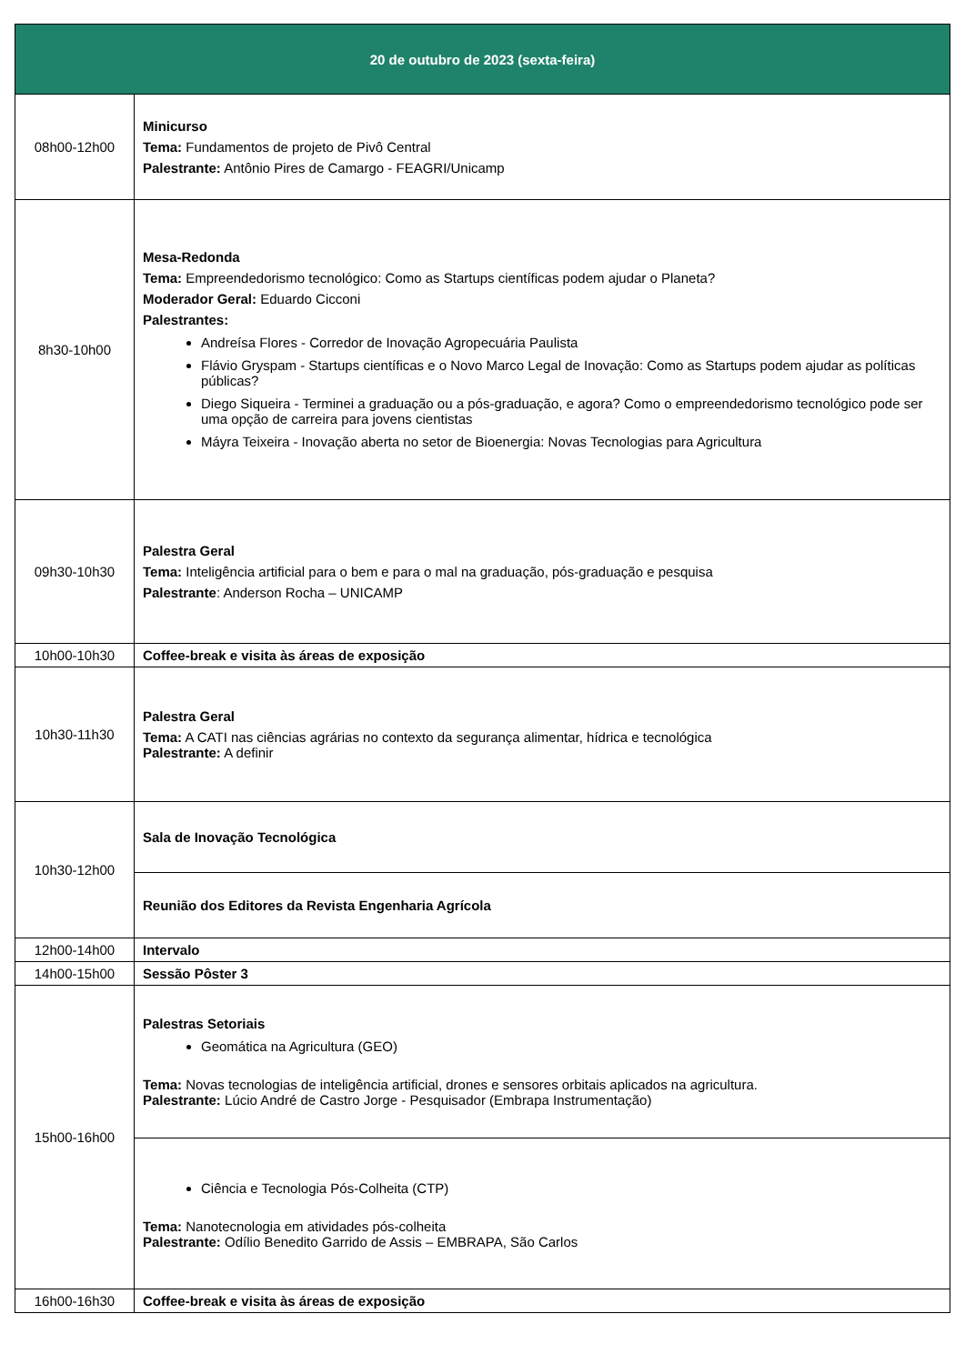| 20 de outubro de 2023 (sexta-feira) | |
| --- | --- |
| 08h00-12h00 | Minicurso Tema: Fundamentos de projeto de Pivô Central Palestrante: Antônio Pires de Camargo - FEAGRI/Unicamp |
| 8h30-10h00 | Mesa-Redonda Tema: Empreendedorismo tecnológico: Como as Startups científicas podem ajudar o Planeta? Moderador Geral: Eduardo Cicconi Palestrantes: Andreísa Flores - Corredor de Inovação Agropecuária Paulista Flávio Gryspam - Startups científicas e o Novo Marco Legal de Inovação: Como as Startups podem ajudar as políticas públicas? Diego Siqueira - Terminei a graduação ou a pós-graduação, e agora? Como o empreendedorismo tecnológico pode ser uma opção de carreira para jovens cientistas Máyra Teixeira - Inovação aberta no setor de Bioenergia: Novas Tecnologias para Agricultura |
| 09h30-10h30 | Palestra Geral Tema: Inteligência artificial para o bem e para o mal na graduação, pós-graduação e pesquisa Palestrante : Anderson Rocha – UNICAMP |
| 10h00-10h30 | Coffee-break e visita às áreas de exposição |
| 10h30-11h30 | Palestra Geral Tema: A CATI nas ciências agrárias no contexto da segurança alimentar, hídrica e tecnológica Palestrante: A definir |
| 10h30-12h00 | Sala de Inovação Tecnológica |
| | Reunião dos Editores da Revista Engenharia Agrícola |
| 12h00-14h00 | Intervalo |
| 14h00-15h00 | Sessão Pôster 3 |
| 15h00-16h00 | Palestras Setoriais Geomática na Agricultura (GEO) Tema: Novas tecnologias de inteligência artificial, drones e sensores orbitais aplicados na agricultura. Palestrante: Lúcio André de Castro Jorge - Pesquisador (Embrapa Instrumentação) |
| | Ciência e Tecnologia Pós-Colheita (CTP) Tema: Nanotecnologia em atividades pós-colheita Palestrante: Odílio Benedito Garrido de Assis – EMBRAPA, São Carlos |
| 16h00-16h30 | Coffee-break e visita às áreas de exposição |